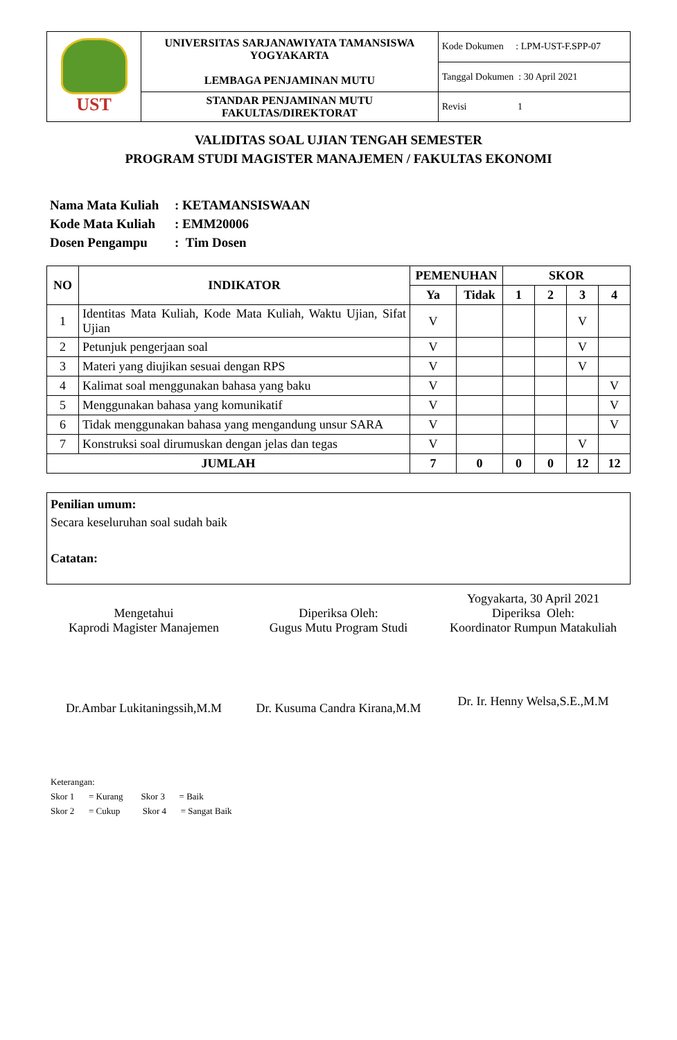| UST | UNIVERSITAS SARJANAWIYATA TAMANSISWA YOGYAKARTA LEMBAGA PENJAMINAN MUTU | Kode Dokumen : LPM-UST-F.SPP-07 |
| | | Tanggal Dokumen : 30 April 2021 |
| | STANDAR PENJAMINAN MUTU FAKULTAS/DIREKTORAT | Revisi 1 |
VALIDITAS SOAL UJIAN TENGAH SEMESTER
PROGRAM STUDI MAGISTER MANAJEMEN / FAKULTAS EKONOMI
Nama Mata Kuliah: KETAMANSISWAAN
Kode Mata Kuliah: EMM20006
Dosen Pengampu: Tim Dosen
| NO | INDIKATOR | PEMENUHAN | | SKOR | | | |
| --- | --- | --- | --- | --- | --- | --- | --- |
| | | Ya | Tidak | 1 | 2 | 3 | 4 |
| 1 | Identitas Mata Kuliah, Kode Mata Kuliah, Waktu Ujian, Sifat Ujian | V | | | | V | |
| 2 | Petunjuk pengerjaan soal | V | | | | V | |
| 3 | Materi yang diujikan sesuai dengan RPS | V | | | | V | |
| 4 | Kalimat soal menggunakan bahasa yang baku | V | | | | | V |
| 5 | Menggunakan bahasa yang komunikatif | V | | | | | V |
| 6 | Tidak menggunakan bahasa yang mengandung unsur SARA | V | | | | | V |
| 7 | Konstruksi soal dirumuskan dengan jelas dan tegas | V | | | | V | |
| JUMLAH | | 7 | 0 | 0 | 0 | 12 | 12 |
Penilian umum:
Secara keseluruhan soal sudah baik
Catatan:
Mengetahui
Kaprodi Magister Manajemen
Dr.Ambar Lukitaningssih,M.M
Diperiksa Oleh:
Gugus Mutu Program Studi
Dr. Kusuma Candra Kirana,M.M
Yogyakarta, 30 April 2021
Diperiksa Oleh:
Koordinator Rumpun Matakuliah
Dr. Ir. Henny Welsa,S.E.,M.M
Keterangan:
Skor 1 = Kurang Skor 3 = Baik
Skor 2 = Cukup Skor 4 = Sangat Baik